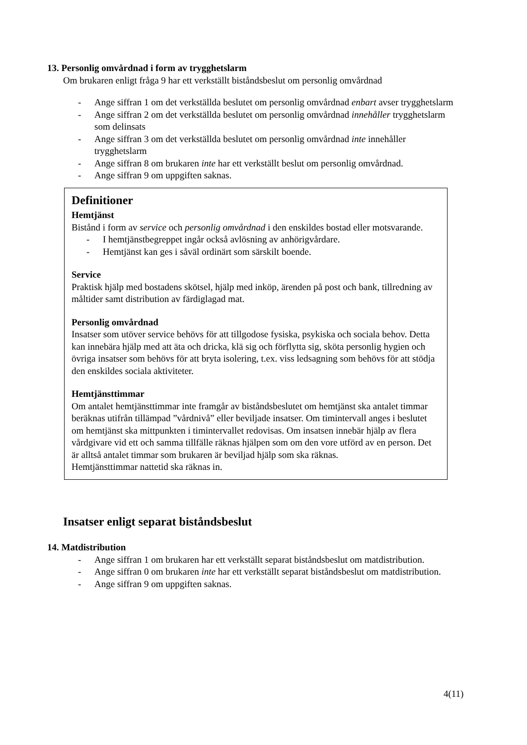13. Personlig omvårdnad i form av trygghetslarm
Om brukaren enligt fråga 9 har ett verkställt biståndsbeslut om personlig omvårdnad
- Ange siffran 1 om det verkställda beslutet om personlig omvårdnad enbart avser trygghetslarm
- Ange siffran 2 om det verkställda beslutet om personlig omvårdnad innehåller trygghetslarm som delinsats
- Ange siffran 3 om det verkställda beslutet om personlig omvårdnad inte innehåller trygghetslarm
- Ange siffran 8 om brukaren inte har ett verkställt beslut om personlig omvårdnad.
- Ange siffran 9 om uppgiften saknas.
Definitioner
Hemtjänst
Bistånd i form av service och personlig omvårdnad i den enskildes bostad eller motsvarande.
- I hemtjänstbegreppet ingår också avlösning av anhörigvårdare.
- Hemtjänst kan ges i såväl ordinärt som särskilt boende.
Service
Praktisk hjälp med bostadens skötsel, hjälp med inköp, ärenden på post och bank, tillredning av måltider samt distribution av färdiglagad mat.
Personlig omvårdnad
Insatser som utöver service behövs för att tillgodose fysiska, psykiska och sociala behov. Detta kan innebära hjälp med att äta och dricka, klä sig och förflytta sig, sköta personlig hygien och övriga insatser som behövs för att bryta isolering, t.ex. viss ledsagning som behövs för att stödja den enskildes sociala aktiviteter.
Hemtjänsttimmar
Om antalet hemtjänsttimmar inte framgår av biståndsbeslutet om hemtjänst ska antalet timmar beräknas utifrån tillämpad ”vårdnivå” eller beviljade insatser. Om timintervall anges i beslutet om hemtjänst ska mittpunkten i timintervallet redovisas. Om insatsen innebär hjälp av flera vårdgivare vid ett och samma tillfälle räknas hjälpen som om den vore utförd av en person. Det är alltså antalet timmar som brukaren är beviljad hjälp som ska räknas.
Hemtjänsttimmar nattetid ska räknas in.
Insatser enligt separat biståndsbeslut
14. Matdistribution
- Ange siffran 1 om brukaren har ett verkställt separat biståndsbeslut om matdistribution.
- Ange siffran 0 om brukaren inte har ett verkställt separat biståndsbeslut om matdistribution.
- Ange siffran 9 om uppgiften saknas.
4(11)